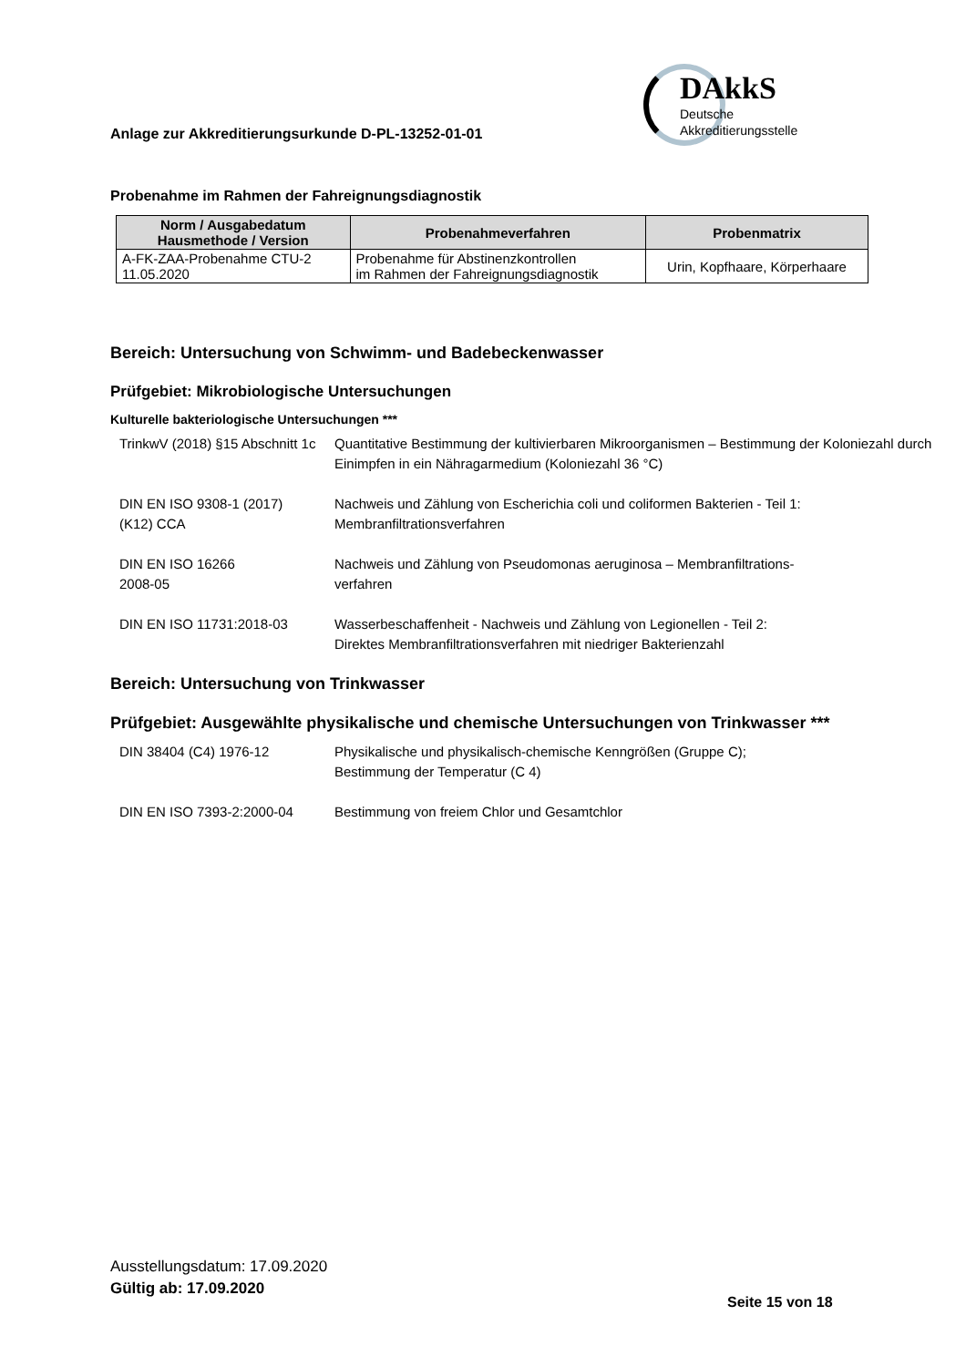Anlage zur Akkreditierungsurkunde D-PL-13252-01-01
DAkkS
Deutsche
Akkreditierungsstelle
Probenahme im Rahmen der Fahreignungsdiagnostik
| Norm / Ausgabedatum Hausmethode / Version | Probenahmeverfahren | Probenmatrix |
| --- | --- | --- |
| A-FK-ZAA-Probenahme CTU-2 11.05.2020 | Probenahme für Abstinenzkontrollen im Rahmen der Fahreignungsdiagnostik | Urin, Kopfhaare, Körperhaare |
Bereich: Untersuchung von Schwimm- und Badebeckenwasser
Prüfgebiet: Mikrobiologische Untersuchungen
Kulturelle bakteriologische Untersuchungen ***
| TrinkwV (2018) §15 Abschnitt 1c | Quantitative Bestimmung der kultivierbaren Mikroorganismen – Bestimmung der Koloniezahl durch Einimpfen in ein Nähragarmedium (Koloniezahl 36 °C) |
| DIN EN ISO 9308-1 (2017) (K12) CCA | Nachweis und Zählung von Escherichia coli und coliformen Bakterien - Teil 1: Membranfiltrationsverfahren |
| DIN EN ISO 16266 2008-05 | Nachweis und Zählung von Pseudomonas aeruginosa – Membranfiltrations- verfahren |
| DIN EN ISO 11731:2018-03 | Wasserbeschaffenheit - Nachweis und Zählung von Legionellen - Teil 2: Direktes Membranfiltrationsverfahren mit niedriger Bakterienzahl |
Bereich: Untersuchung von Trinkwasser
Prüfgebiet: Ausgewählte physikalische und chemische Untersuchungen von Trinkwasser ***
| DIN 38404 (C4) 1976-12 | Physikalische und physikalisch-chemische Kenngrößen (Gruppe C); Bestimmung der Temperatur (C 4) |
| DIN EN ISO 7393-2:2000-04 | Bestimmung von freiem Chlor und Gesamtchlor |
Ausstellungsdatum: 17.09.2020
Gültig ab: 17.09.2020
Seite 15 von 18